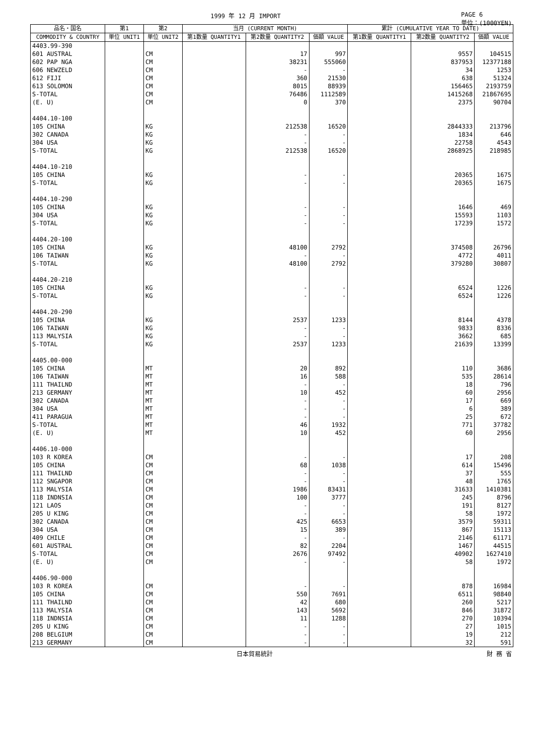1999 年 12 月 IMPORT PAGE 6
単位：(1000YEN)
| 品名・国名 | 第1 | 第2 | 当月 (CURRENT MONTH) | | | 累計 (CUMULATIVE YEAR TO DATE) | | |
| --- | --- | --- | --- | --- | --- | --- | --- | --- |
| COMMODITY & COUNTRY | 単位 UNIT1 | 単位 UNIT2 | 第1数量 QUANTITY1 | 第2数量 QUANTITY2 | 価額 VALUE | 第1数量 QUANTITY1 | 第2数量 QUANTITY2 | 価額 VALUE |
| 4403.99-390 | | | | | | | | |
| 601 AUSTRAL | | CM | | 17 | 997 | | 9557 | 104515 |
| 602 PAP NGA | | CM | | 38231 | 555060 | | 837953 | 12377188 |
| 606 NEWZELD | | CM | | - | - | | 34 | 1253 |
| 612 FIJI | | CM | | 360 | 21530 | | 638 | 51324 |
| 613 SOLOMON | | CM | | 8015 | 88939 | | 156465 | 2193759 |
| S-TOTAL | | CM | | 76486 | 1112589 | | 1415268 | 21867695 |
| (E. U) | | CM | | 0 | 370 | | 2375 | 90704 |
| 4404.10-100 | | | | | | | | |
| 105 CHINA | | KG | | 212538 | 16520 | | 2844333 | 213796 |
| 302 CANADA | | KG | | - | - | | 1834 | 646 |
| 304 USA | | KG | | - | - | | 22758 | 4543 |
| S-TOTAL | | KG | | 212538 | 16520 | | 2868925 | 218985 |
| 4404.10-210 | | | | | | | | |
| 105 CHINA | | KG | | - | - | | 20365 | 1675 |
| S-TOTAL | | KG | | - | - | | 20365 | 1675 |
| 4404.10-290 | | | | | | | | |
| 105 CHINA | | KG | | - | - | | 1646 | 469 |
| 304 USA | | KG | | - | - | | 15593 | 1103 |
| S-TOTAL | | KG | | - | - | | 17239 | 1572 |
| 4404.20-100 | | | | | | | | |
| 105 CHINA | | KG | | 48100 | 2792 | | 374508 | 26796 |
| 106 TAIWAN | | KG | | - | - | | 4772 | 4011 |
| S-TOTAL | | KG | | 48100 | 2792 | | 379280 | 30807 |
| 4404.20-210 | | | | | | | | |
| 105 CHINA | | KG | | - | - | | 6524 | 1226 |
| S-TOTAL | | KG | | - | - | | 6524 | 1226 |
| 4404.20-290 | | | | | | | | |
| 105 CHINA | | KG | | 2537 | 1233 | | 8144 | 4378 |
| 106 TAIWAN | | KG | | - | - | | 9833 | 8336 |
| 113 MALYSIA | | KG | | - | - | | 3662 | 685 |
| S-TOTAL | | KG | | 2537 | 1233 | | 21639 | 13399 |
| 4405.00-000 | | | | | | | | |
| 105 CHINA | | MT | | 20 | 892 | | 110 | 3686 |
| 106 TAIWAN | | MT | | 16 | 588 | | 535 | 28614 |
| 111 THAILND | | MT | | - | - | | 18 | 796 |
| 213 GERMANY | | MT | | 10 | 452 | | 60 | 2956 |
| 302 CANADA | | MT | | - | - | | 17 | 669 |
| 304 USA | | MT | | - | - | | 6 | 389 |
| 411 PARAGUA | | MT | | - | - | | 25 | 672 |
| S-TOTAL | | MT | | 46 | 1932 | | 771 | 37782 |
| (E. U) | | MT | | 10 | 452 | | 60 | 2956 |
| 4406.10-000 | | | | | | | | |
| 103 R KOREA | | CM | | - | - | | 17 | 208 |
| 105 CHINA | | CM | | 68 | 1038 | | 614 | 15496 |
| 111 THAILND | | CM | | - | - | | 37 | 555 |
| 112 SNGAPOR | | CM | | - | - | | 48 | 1765 |
| 113 MALYSIA | | CM | | 1986 | 83431 | | 31633 | 1410381 |
| 118 INDNSIA | | CM | | 100 | 3777 | | 245 | 8796 |
| 121 LAOS | | CM | | - | - | | 191 | 8127 |
| 205 U KING | | CM | | - | - | | 58 | 1972 |
| 302 CANADA | | CM | | 425 | 6653 | | 3579 | 59311 |
| 304 USA | | CM | | 15 | 389 | | 867 | 15113 |
| 409 CHILE | | CM | | - | - | | 2146 | 61171 |
| 601 AUSTRAL | | CM | | 82 | 2204 | | 1467 | 44515 |
| S-TOTAL | | CM | | 2676 | 97492 | | 40902 | 1627410 |
| (E. U) | | CM | | - | - | | 58 | 1972 |
| 4406.90-000 | | | | | | | | |
| 103 R KOREA | | CM | | - | - | | 878 | 16984 |
| 105 CHINA | | CM | | 550 | 7691 | | 6511 | 98840 |
| 111 THAILND | | CM | | 42 | 680 | | 260 | 5217 |
| 113 MALYSIA | | CM | | 143 | 5692 | | 846 | 31872 |
| 118 INDNSIA | | CM | | 11 | 1288 | | 270 | 10394 |
| 205 U KING | | CM | | - | - | | 27 | 1015 |
| 208 BELGIUM | | CM | | - | - | | 19 | 212 |
| 213 GERMANY | | CM | | - | - | | 32 | 591 |
日本貿易統計 財 務 省